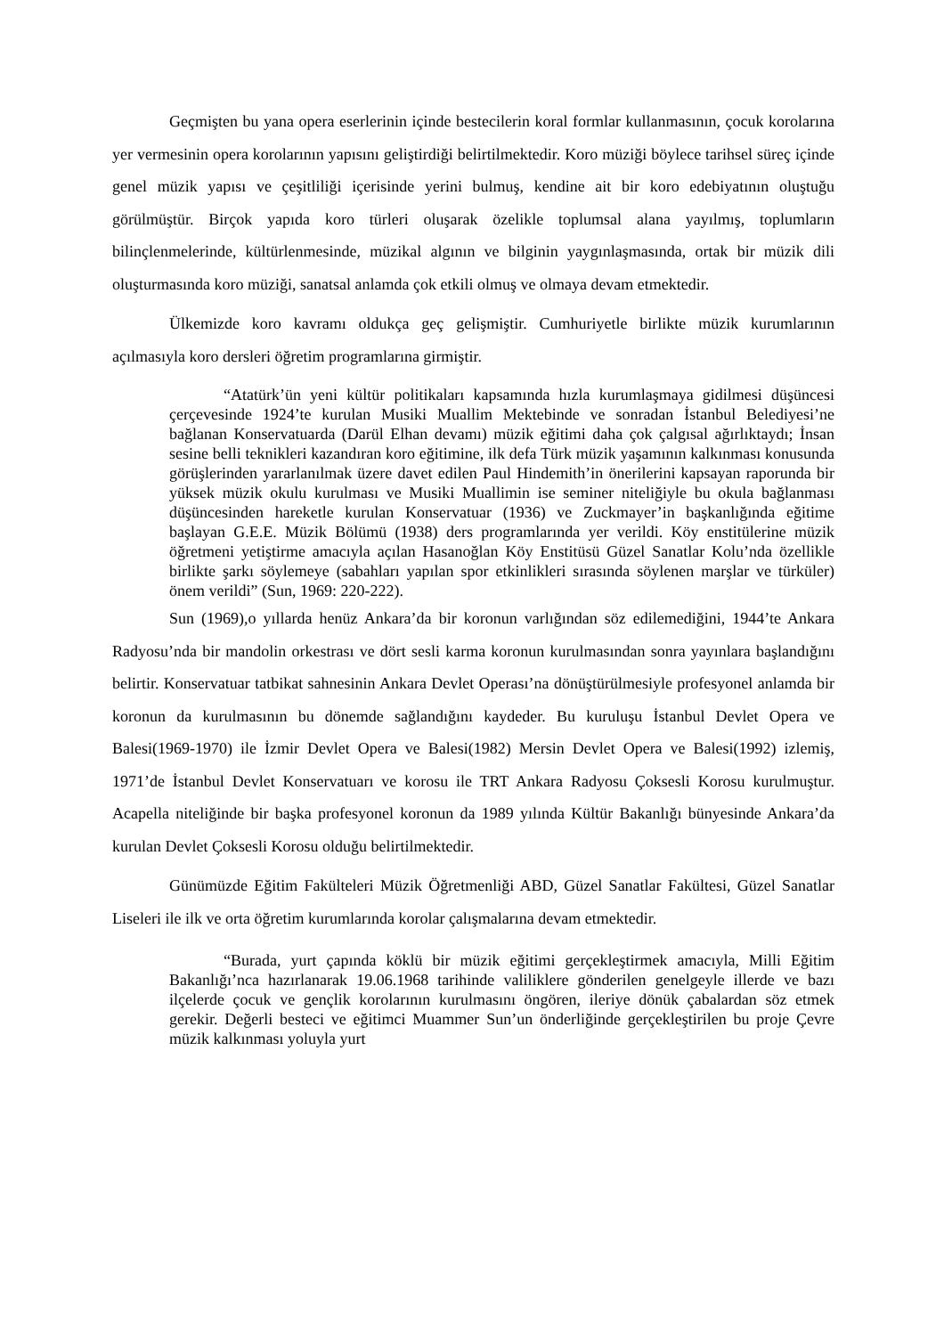Geçmişten bu yana opera eserlerinin içinde bestecilerin koral formlar kullanmasının, çocuk korolarına yer vermesinin opera korolarının yapısını geliştirdiği belirtilmektedir. Koro müziği böylece tarihsel süreç içinde genel müzik yapısı ve çeşitliliği içerisinde yerini bulmuş, kendine ait bir koro edebiyatının oluştuğu görülmüştür. Birçok yapıda koro türleri oluşarak özelikle toplumsal alana yayılmış, toplumların bilinçlenmelerinde, kültürlenmesinde, müzikal algının ve bilginin yaygınlaşmasında, ortak bir müzik dili oluşturmasında koro müziği, sanatsal anlamda çok etkili olmuş ve olmaya devam etmektedir.
Ülkemizde koro kavramı oldukça geç gelişmiştir. Cumhuriyetle birlikte müzik kurumlarının açılmasıyla koro dersleri öğretim programlarına girmiştir.
“Atatürk’ün yeni kültür politikaları kapsamında hızla kurumlaşmaya gidilmesi düşüncesi çerçevesinde 1924’te kurulan Musiki Muallim Mektebinde ve sonradan İstanbul Belediyesi’ne bağlanan Konservatuarda (Darül Elhan devamı) müzik eğitimi daha çok çalgısal ağırlıktaydı; İnsan sesine belli teknikleri kazandıran koro eğitimine, ilk defa Türk müzik yaşamının kalkınması konusunda görüşlerinden yararlanılmak üzere davet edilen Paul Hindemith’in önerilerini kapsayan raporunda bir yüksek müzik okulu kurulması ve Musiki Muallimin ise seminer niteliğiyle bu okula bağlanması düşüncesinden hareketle kurulan Konservatuar (1936) ve Zuckmayer’in başkanlığında eğitime başlayan G.E.E. Müzik Bölümü (1938) ders programlarında yer verildi. Köy enstitülerine müzik öğretmeni yetiştirme amacıyla açılan Hasanoğlan Köy Enstitüsü Güzel Sanatlar Kolu’nda özellikle birlikte şarkı söylemeye (sabahları yapılan spor etkinlikleri sırasında söylenen marşlar ve türküler) önem verildi” (Sun, 1969: 220-222).
Sun (1969),o yıllarda henüz Ankara’da bir koronun varlığından söz edilemediğini, 1944’te Ankara Radyosu’nda bir mandolin orkestrası ve dört sesli karma koronun kurulmasından sonra yayınlara başlandığını belirtir. Konservatuar tatbikat sahnesinin Ankara Devlet Operası’na dönüştürülmesiyle profesyonel anlamda bir koronun da kurulmasının bu dönemde sağlandığını kaydeder. Bu kuruluşu İstanbul Devlet Opera ve Balesi(1969-1970) ile İzmir Devlet Opera ve Balesi(1982) Mersin Devlet Opera ve Balesi(1992) izlemiş, 1971’de İstanbul Devlet Konservatuarı ve korosu ile TRT Ankara Radyosu Çoksesli Korosu kurulmuştur. Acapella niteliğinde bir başka profesyonel koronun da 1989 yılında Kültür Bakanlığı bünyesinde Ankara’da kurulan Devlet Çoksesli Korosu olduğu belirtilmektedir.
Günümüzde Eğitim Fakülteleri Müzik Öğretmenliği ABD, Güzel Sanatlar Fakültesi, Güzel Sanatlar Liseleri ile ilk ve orta öğretim kurumlarında korolar çalışmalarına devam etmektedir.
“Burada, yurt çapında köklü bir müzik eğitimi gerçekleştirmek amacıyla, Milli Eğitim Bakanlığı’nca hazırlanarak 19.06.1968 tarihinde valiliklere gönderilen genelgeyle illerde ve bazı ilçelerde çocuk ve gençlik korolarının kurulmasını öngören, ileriye dönük çabalardan söz etmek gerekir. Değerli besteci ve eğitimci Muammer Sun’un önderliğinde gerçekleştirilen bu proje Çevre müzik kalkınması yoluyla yurt